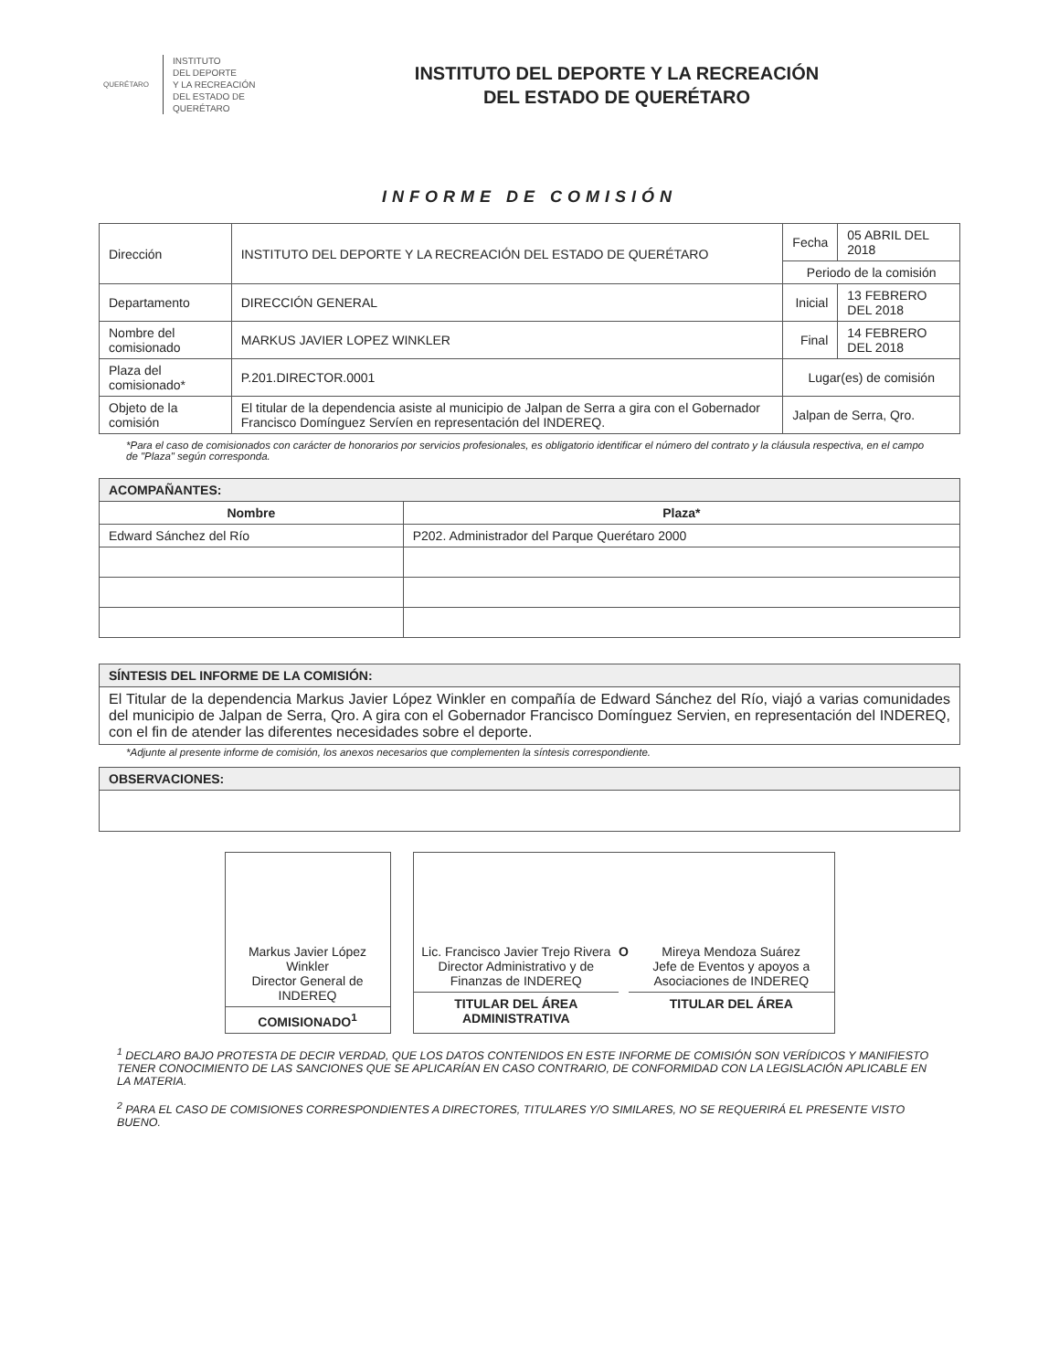QUERÉTARO
INSTITUTO
DEL DEPORTE
Y LA RECREACIÓN
DEL ESTADO DE
QUERÉTARO
INSTITUTO DEL DEPORTE Y LA RECREACIÓN
DEL ESTADO DE QUERÉTARO
INFORME DE COMISIÓN
| Dirección | INSTITUTO DEL DEPORTE Y LA RECREACIÓN DEL ESTADO DE QUERÉTARO | Fecha | 05 ABRIL DEL 2018 |
| | | Periodo de la comisión | |
| Departamento | DIRECCIÓN GENERAL | Inicial | 13 FEBRERO DEL 2018 |
| Nombre del comisionado | MARKUS JAVIER LOPEZ WINKLER | Final | 14 FEBRERO DEL 2018 |
| Plaza del comisionado* | P.201.DIRECTOR.0001 | Lugar(es) de comisión | |
| Objeto de la comisión | El titular de la dependencia asiste al municipio de Jalpan de Serra a gira con el Gobernador Francisco Domínguez Servíen en representación del INDEREQ. | Jalpan de Serra, Qro. | |
*Para el caso de comisionados con carácter de honorarios por servicios profesionales, es obligatorio identificar el número del contrato y la cláusula respectiva, en el campo de "Plaza" según corresponda.
| ACOMPAÑANTES: | |
| --- | --- |
| Nombre | Plaza* |
| Edward Sánchez del Río | P202. Administrador del Parque Querétaro 2000 |
| SÍNTESIS DEL INFORME DE LA COMISIÓN: |
| --- |
| El Titular de la dependencia Markus Javier López Winkler en compañía de Edward Sánchez del Río, viajó a varias comunidades del municipio de Jalpan de Serra, Qro. A gira con el Gobernador Francisco Domínguez Servien, en representación del INDEREQ, con el fin de atender las diferentes necesidades sobre el deporte. |
*Adjunte al presente informe de comisión, los anexos necesarios que complementen la síntesis correspondiente.
| OBSERVACIONES: |
| --- |
Markus Javier López Winkler
Director General de INDEREQ
COMISIONADO<sup>1</sup>
Lic. Francisco Javier Trejo Rivera
Director Administrativo y de Finanzas de INDEREQ
TITULAR DEL ÁREA ADMINISTRATIVA
O Mireya Mendoza Suárez
Jefe de Eventos y apoyos a Asociaciones de INDEREQ
TITULAR DEL ÁREA
<sup>1</sup> DECLARO BAJO PROTESTA DE DECIR VERDAD, QUE LOS DATOS CONTENIDOS EN ESTE INFORME DE COMISIÓN SON VERÍDICOS Y MANIFIESTO TENER CONOCIMIENTO DE LAS SANCIONES QUE SE APLICARÍAN EN CASO CONTRARIO, DE CONFORMIDAD CON LA LEGISLACIÓN APLICABLE EN LA MATERIA.
<sup>2</sup> PARA EL CASO DE COMISIONES CORRESPONDIENTES A DIRECTORES, TITULARES Y/O SIMILARES, NO SE REQUERIRÁ EL PRESENTE VISTO BUENO.